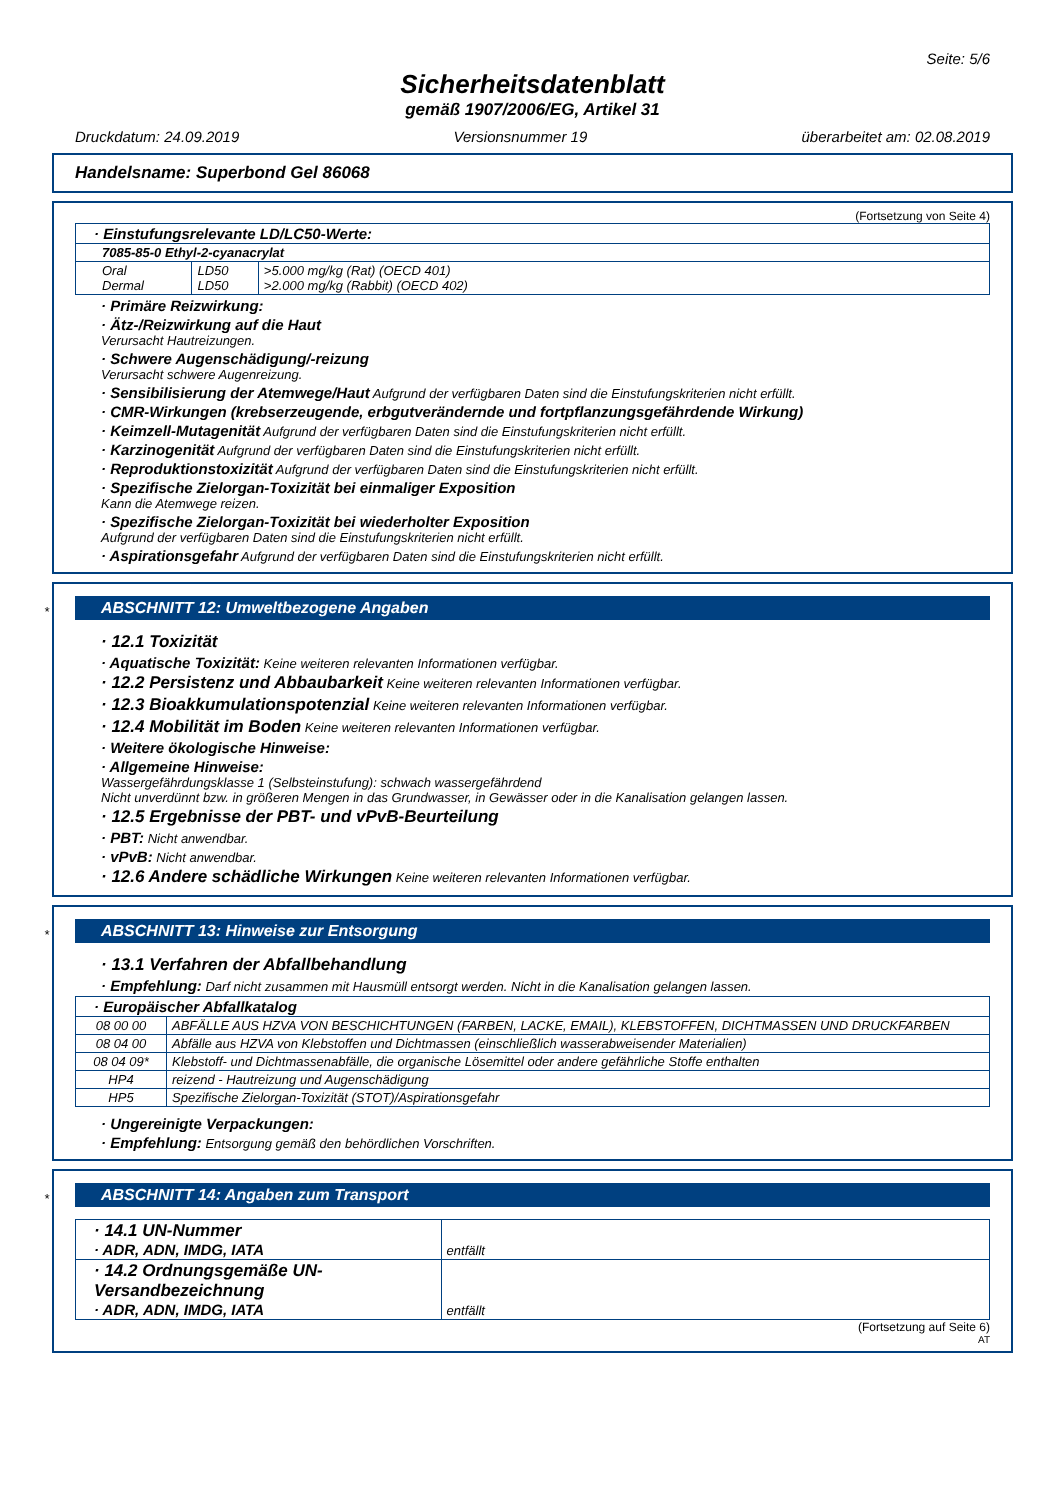Seite: 5/6
Sicherheitsdatenblatt
gemäß 1907/2006/EG, Artikel 31
Druckdatum: 24.09.2019 Versionsnummer 19 überarbeitet am: 02.08.2019
Handelsname: Superbond Gel 86068
(Fortsetzung von Seite 4)
| · Einstufungsrelevante LD/LC50-Werte: | | |
| 7085-85-0 Ethyl-2-cyanacrylat | | |
| Oral Dermal | LD50 LD50 | >5.000 mg/kg (Rat) (OECD 401) >2.000 mg/kg (Rabbit) (OECD 402) |
· Primäre Reizwirkung:
· Ätz-/Reizwirkung auf die Haut
Verursacht Hautreizungen.
· Schwere Augenschädigung/-reizung
Verursacht schwere Augenreizung.
· Sensibilisierung der Atemwege/Haut Aufgrund der verfügbaren Daten sind die Einstufungskriterien nicht erfüllt.
· CMR-Wirkungen (krebserzeugende, erbgutverändernde und fortpflanzungsgefährdende Wirkung)
· Keimzell-Mutagenität Aufgrund der verfügbaren Daten sind die Einstufungskriterien nicht erfüllt.
· Karzinogenität Aufgrund der verfügbaren Daten sind die Einstufungskriterien nicht erfüllt.
· Reproduktionstoxizität Aufgrund der verfügbaren Daten sind die Einstufungskriterien nicht erfüllt.
· Spezifische Zielorgan-Toxizität bei einmaliger Exposition
Kann die Atemwege reizen.
· Spezifische Zielorgan-Toxizität bei wiederholter Exposition
Aufgrund der verfügbaren Daten sind die Einstufungskriterien nicht erfüllt.
· Aspirationsgefahr Aufgrund der verfügbaren Daten sind die Einstufungskriterien nicht erfüllt.
*
ABSCHNITT 12: Umweltbezogene Angaben
· 12.1 Toxizität
· Aquatische Toxizität: Keine weiteren relevanten Informationen verfügbar.
· 12.2 Persistenz und Abbaubarkeit Keine weiteren relevanten Informationen verfügbar.
· 12.3 Bioakkumulationspotenzial Keine weiteren relevanten Informationen verfügbar.
· 12.4 Mobilität im Boden Keine weiteren relevanten Informationen verfügbar.
· Weitere ökologische Hinweise:
· Allgemeine Hinweise:
Wassergefährdungsklasse 1 (Selbsteinstufung): schwach wassergefährdend
Nicht unverdünnt bzw. in größeren Mengen in das Grundwasser, in Gewässer oder in die Kanalisation gelangen lassen.
· 12.5 Ergebnisse der PBT- und vPvB-Beurteilung
· PBT: Nicht anwendbar.
· vPvB: Nicht anwendbar.
· 12.6 Andere schädliche Wirkungen Keine weiteren relevanten Informationen verfügbar.
*
ABSCHNITT 13: Hinweise zur Entsorgung
· 13.1 Verfahren der Abfallbehandlung
· Empfehlung: Darf nicht zusammen mit Hausmüll entsorgt werden. Nicht in die Kanalisation gelangen lassen.
| · Europäischer Abfallkatalog | |
| --- | --- |
| 08 00 00 | ABFÄLLE AUS HZVA VON BESCHICHTUNGEN (FARBEN, LACKE, EMAIL), KLEBSTOFFEN, DICHTMASSEN UND DRUCKFARBEN |
| 08 04 00 | Abfälle aus HZVA von Klebstoffen und Dichtmassen (einschließlich wasserabweisender Materialien) |
| 08 04 09* | Klebstoff- und Dichtmassenabfälle, die organische Lösemittel oder andere gefährliche Stoffe enthalten |
| HP4 | reizend - Hautreizung und Augenschädigung |
| HP5 | Spezifische Zielorgan-Toxizität (STOT)/Aspirationsgefahr |
· Ungereinigte Verpackungen:
· Empfehlung: Entsorgung gemäß den behördlichen Vorschriften.
*
ABSCHNITT 14: Angaben zum Transport
| · 14.1 UN-Nummer · ADR, ADN, IMDG, IATA | entfällt |
| · 14.2 Ordnungsgemäße UN-Versandbezeichnung · ADR, ADN, IMDG, IATA | entfällt |
(Fortsetzung auf Seite 6)
AT